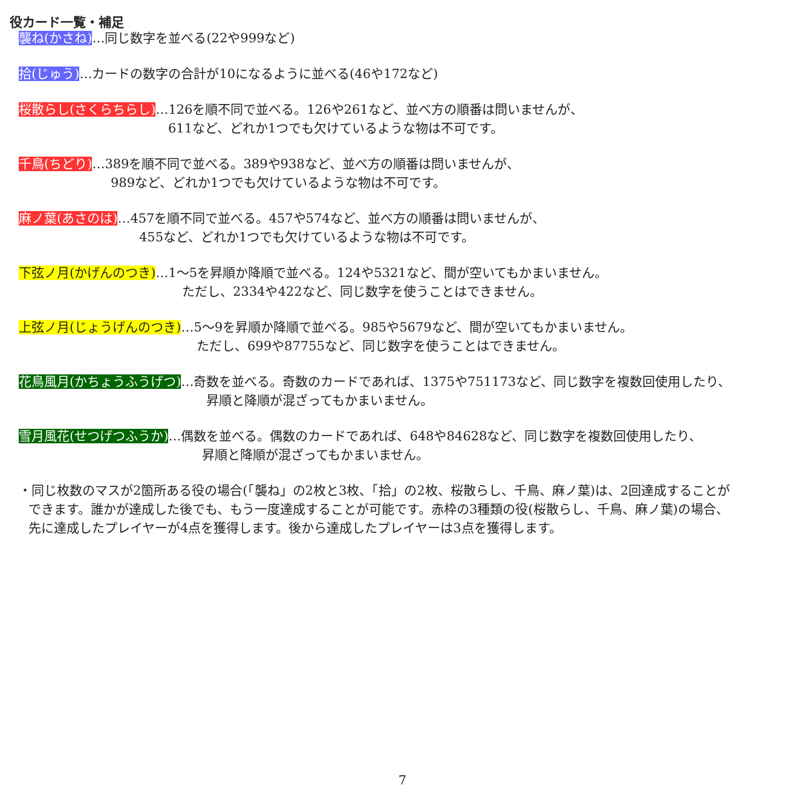役カード一覧・補足
襲ね(かさね)…同じ数字を並べる(22や999など)
拾(じゅう)…カードの数字の合計が10になるように並べる(46や172など)
桜散らし(さくらちらし)…126を順不同で並べる。126や261など、並べ方の順番は問いませんが、
611など、どれか1つでも欠けているような物は不可です。
千鳥(ちどり)…389を順不同で並べる。389や938など、並べ方の順番は問いませんが、
989など、どれか1つでも欠けているような物は不可です。
麻ノ葉(あさのは)…457を順不同で並べる。457や574など、並べ方の順番は問いませんが、
455など、どれか1つでも欠けているような物は不可です。
下弦ノ月(かげんのつき)…1～5を昇順か降順で並べる。124や5321など、間が空いてもかまいません。
ただし、2334や422など、同じ数字を使うことはできません。
上弦ノ月(じょうげんのつき)…5～9を昇順か降順で並べる。985や5679など、間が空いてもかまいません。
ただし、699や87755など、同じ数字を使うことはできません。
花鳥風月(かちょうふうげつ)…奇数を並べる。奇数のカードであれば、1375や751173など、同じ数字を複数回使用したり、
昇順と降順が混ざってもかまいません。
雪月風花(せつげつふうか)…偶数を並べる。偶数のカードであれば、648や84628など、同じ数字を複数回使用したり、
昇順と降順が混ざってもかまいません。
・同じ枚数のマスが2箇所ある役の場合(「襲ね」の2枚と3枚、「拾」の2枚、桜散らし、千鳥、麻ノ葉)は、2回達成することが
できます。誰かが達成した後でも、もう一度達成することが可能です。赤枠の3種類の役(桜散らし、千鳥、麻ノ葉)の場合、
先に達成したプレイヤーが4点を獲得します。後から達成したプレイヤーは3点を獲得します。
7